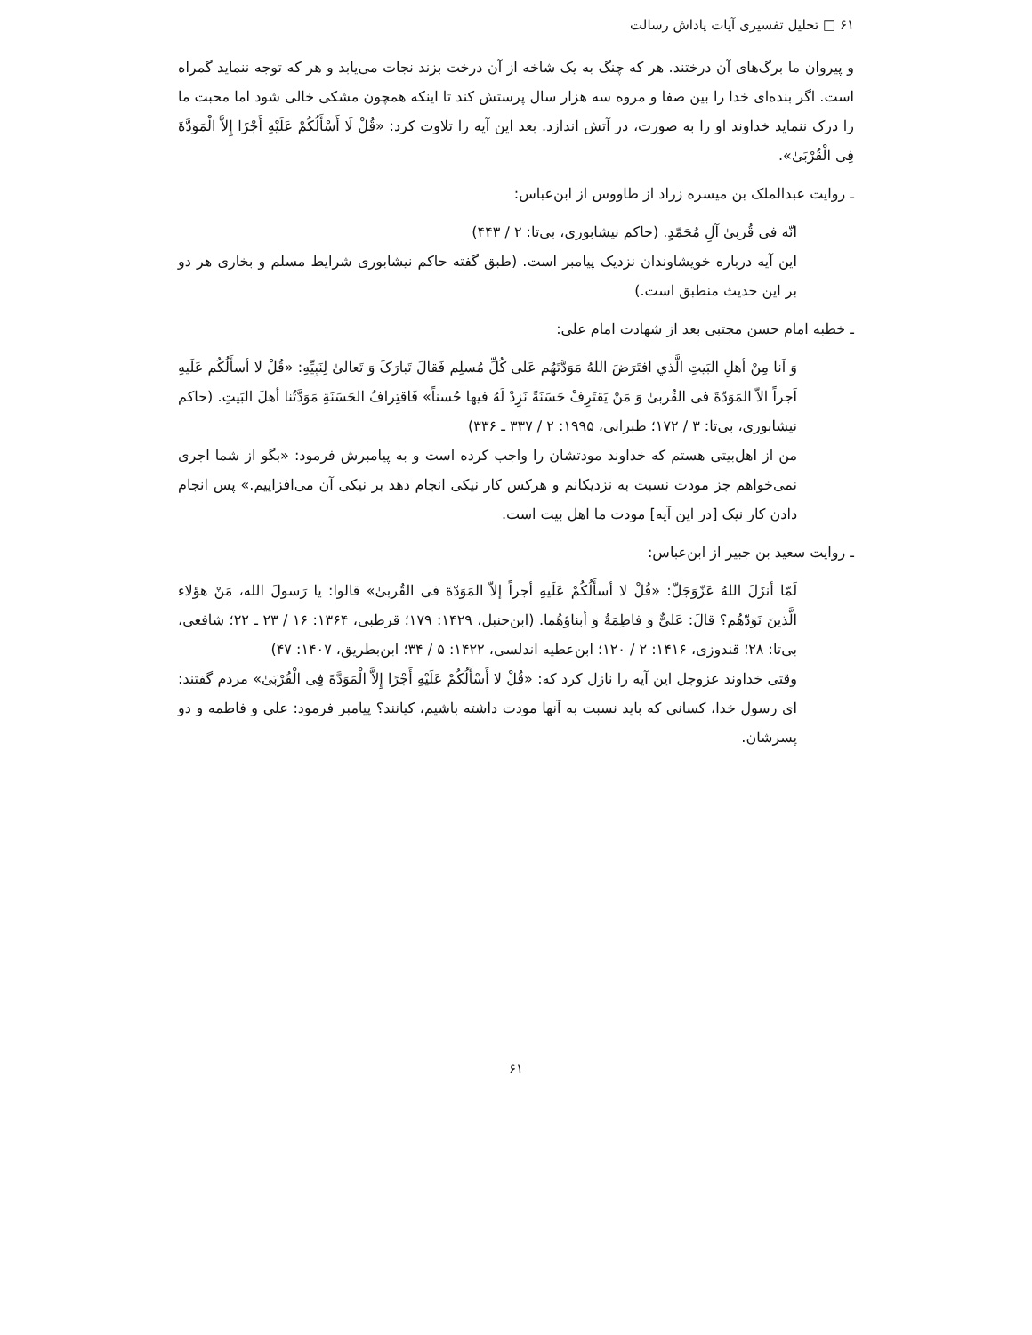۶۱ □ تحلیل تفسیری آیات پاداش رسالت
و پیروان ما برگ‌های آن درختند. هر که چنگ به یک شاخه از آن درخت بزند نجات می‌یابد و هر که توجه ننماید گمراه است. اگر بنده‌ای خدا را بین صفا و مروه سه هزار سال پرستش کند تا اینکه همچون مشکی خالی شود اما محبت ما را درک ننماید خداوند او را به صورت، در آتش اندازد. بعد این آیه را تلاوت کرد: «قُلْ لَا أَسْأَلُكُمْ عَلَيْهِ أَجْرًا إِلاَّ الْمَوَدَّةَ فِی الْقُرْبَیٰ».
ـ روایت عبدالملک بن میسره زراد از طاووس از ابن‌عباس:
انّه فی قُربیٰ آلِ مُحَمّدٍ. (حاکم نیشابوری، بی‌تا: ۲ / ۴۴۳)
این آیه درباره خویشاوندان نزدیک پیامبر است. (طبق گفته حاکم نیشابوری شرایط مسلم و بخاری هر دو بر این حدیث منطبق است.)
ـ خطبه امام حسن مجتبی بعد از شهادت امام علی:
وَ اَنا مِنْ أهلِ البَیتِ الَّذي افتَرَضَ اللهُ مَوَدَّتَهُم عَلی کُلِّ مُسلِم فَقالَ تَبارَکَ وَ تَعالیٰ لِنَبِیِّهِ: «قُلْ لا أسأَلُکُم عَلَیهِ اَجراً الاّ المَوَدّةَ فی القُربیٰ وَ مَنْ یَقتَرِفْ حَسَنَةً نَزِدْ لَهُ فیها حُسناً» فَاقتِرافُ الحَسَنَةِ مَوَدَّتُنا أهلَ البَیتِ. (حاکم نیشابوری، بی‌تا: ۳ / ۱۷۲؛ طبرانی، ۱۹۹۵: ۲ / ۳۳۷ ـ ۳۳۶)
من از اهل‌بیتی هستم که خداوند مودتشان را واجب کرده است و به پیامبرش فرمود: «بگو از شما اجری نمی‌خواهم جز مودت نسبت به نزدیکانم و هرکس کار نیکی انجام دهد بر نیکی آن می‌افزاییم.» پس انجام دادن کار نیک [در این آیه] مودت ما اهل بیت است.
ـ روایت سعید بن جبیر از ابن‌عباس:
لَمّا أنزَلَ اللهُ عَزّوَجَلّ: «قُلْ لا أسأَلُکُمْ عَلَیهِ أجراً إلاّ المَوَدّةَ فی القُربیٰ» قالوا: یا رَسولَ الله، مَنْ هؤلاء الَّذینَ نَوَدّهُم؟ قالَ: عَلیٌّ وَ فاطِمَةُ وَ أبناؤهُما. (ابن‌حنبل، ۱۴۲۹: ۱۷۹؛ قرطبی، ۱۳۶۴: ۱۶ / ۲۳ ـ ۲۲؛ شافعی، بی‌تا: ۲۸؛ قندوزی، ۱۴۱۶: ۲ / ۱۲۰؛ ابن‌عطیه اندلسی، ۱۴۲۲: ۵ / ۳۴؛ ابن‌بطریق، ۱۴۰۷: ۴۷)
وقتی خداوند عزوجل این آیه را نازل کرد که: «قُلْ لا أَسْأَلُكُمْ عَلَيْهِ أَجْرًا إِلاَّ الْمَوَدَّةَ فِی الْقُرْبَیٰ» مردم گفتند: ای رسول خدا، کسانی که باید نسبت به آنها مودت داشته باشیم، کیانند؟ پیامبر فرمود: علی و فاطمه و دو پسرشان.
۶۱